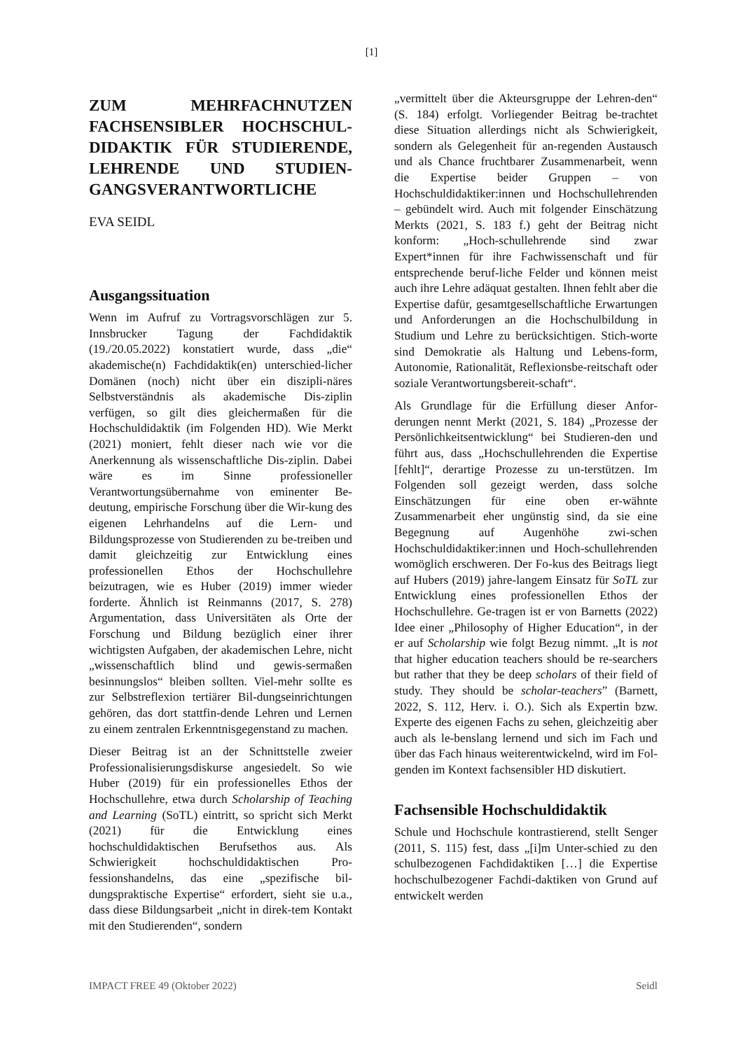[1]
ZUM MEHRFACHNUTZEN FACHSENSIBLER HOCHSCHUL-DIDAKTIK FÜR STUDIERENDE, LEHRENDE UND STUDIEN-GANGSVERANTWORTLICHE
EVA SEIDL
Ausgangssituation
Wenn im Aufruf zu Vortragsvorschlägen zur 5. Innsbrucker Tagung der Fachdidaktik (19./20.05.2022) konstatiert wurde, dass „die“ akademische(n) Fachdidaktik(en) unterschied-licher Domänen (noch) nicht über ein diszipli-näres Selbstverständnis als akademische Dis-ziplin verfügen, so gilt dies gleichermaßen für die Hochschuldidaktik (im Folgenden HD). Wie Merkt (2021) moniert, fehlt dieser nach wie vor die Anerkennung als wissenschaftliche Dis-ziplin. Dabei wäre es im Sinne professioneller Verantwortungsübernahme von eminenter Be-deutung, empirische Forschung über die Wir-kung des eigenen Lehrhandelns auf die Lern- und Bildungsprozesse von Studierenden zu be-treiben und damit gleichzeitig zur Entwicklung eines professionellen Ethos der Hochschullehre beizutragen, wie es Huber (2019) immer wieder forderte. Ähnlich ist Reinmanns (2017, S. 278) Argumentation, dass Universitäten als Orte der Forschung und Bildung bezüglich einer ihrer wichtigsten Aufgaben, der akademischen Lehre, nicht „wissenschaftlich blind und gewis-sermaßen besinnungslos“ bleiben sollten. Viel-mehr sollte es zur Selbstreflexion tertiärer Bil-dungseinrichtungen gehören, das dort stattfin-dende Lehren und Lernen zu einem zentralen Erkenntnisgegenstand zu machen.
Dieser Beitrag ist an der Schnittstelle zweier Professionalisierungsdiskurse angesiedelt. So wie Huber (2019) für ein professionelles Ethos der Hochschullehre, etwa durch Scholarship of Teaching and Learning (SoTL) eintritt, so spricht sich Merkt (2021) für die Entwicklung eines hochschuldidaktischen Berufsethos aus. Als Schwierigkeit hochschuldidaktischen Pro-fessionshandelns, das eine „spezifische bil-dungspraktische Expertise“ erfordert, sieht sie u.a., dass diese Bildungsarbeit „nicht in direk-tem Kontakt mit den Studierenden“, sondern
„vermittelt über die Akteursgruppe der Lehren-den“ (S. 184) erfolgt. Vorliegender Beitrag be-trachtet diese Situation allerdings nicht als Schwierigkeit, sondern als Gelegenheit für an-regenden Austausch und als Chance fruchtbarer Zusammenarbeit, wenn die Expertise beider Gruppen – von Hochschuldidaktiker:innen und Hochschullehrenden – gebündelt wird. Auch mit folgender Einschätzung Merkts (2021, S. 183 f.) geht der Beitrag nicht konform: „Hoch-schullehrende sind zwar Expert*innen für ihre Fachwissenschaft und für entsprechende beruf-liche Felder und können meist auch ihre Lehre adäquat gestalten. Ihnen fehlt aber die Expertise dafür, gesamtgesellschaftliche Erwartungen und Anforderungen an die Hochschulbildung in Studium und Lehre zu berücksichtigen. Stich-worte sind Demokratie als Haltung und Lebens-form, Autonomie, Rationalität, Reflexionsbe-reitschaft oder soziale Verantwortungsbereit-schaft“.
Als Grundlage für die Erfüllung dieser Anfor-derungen nennt Merkt (2021, S. 184) „Prozesse der Persönlichkeitsentwicklung“ bei Studieren-den und führt aus, dass „Hochschullehrenden die Expertise [fehlt]“, derartige Prozesse zu un-terstützen. Im Folgenden soll gezeigt werden, dass solche Einschätzungen für eine oben er-wähnte Zusammenarbeit eher ungünstig sind, da sie eine Begegnung auf Augenhöhe zwi-schen Hochschuldidaktiker:innen und Hoch-schullehrenden womöglich erschweren. Der Fo-kus des Beitrags liegt auf Hubers (2019) jahre-langem Einsatz für SoTL zur Entwicklung eines professionellen Ethos der Hochschullehre. Ge-tragen ist er von Barnetts (2022) Idee einer „Philosophy of Higher Education“, in der er auf Scholarship wie folgt Bezug nimmt. „It is not that higher education teachers should be re-searchers but rather that they be deep scholars of their field of study. They should be scholar-teachers” (Barnett, 2022, S. 112, Herv. i. O.). Sich als Expertin bzw. Experte des eigenen Fachs zu sehen, gleichzeitig aber auch als le-benslang lernend und sich im Fach und über das Fach hinaus weiterentwickelnd, wird im Fol-genden im Kontext fachsensibler HD diskutiert.
Fachsensible Hochschuldidaktik
Schule und Hochschule kontrastierend, stellt Senger (2011, S. 115) fest, dass „[i]m Unter-schied zu den schulbezogenen Fachdidaktiken […] die Expertise hochschulbezogener Fachdi-daktiken von Grund auf entwickelt werden
IMPACT FREE 49 (Oktober 2022) Seidl